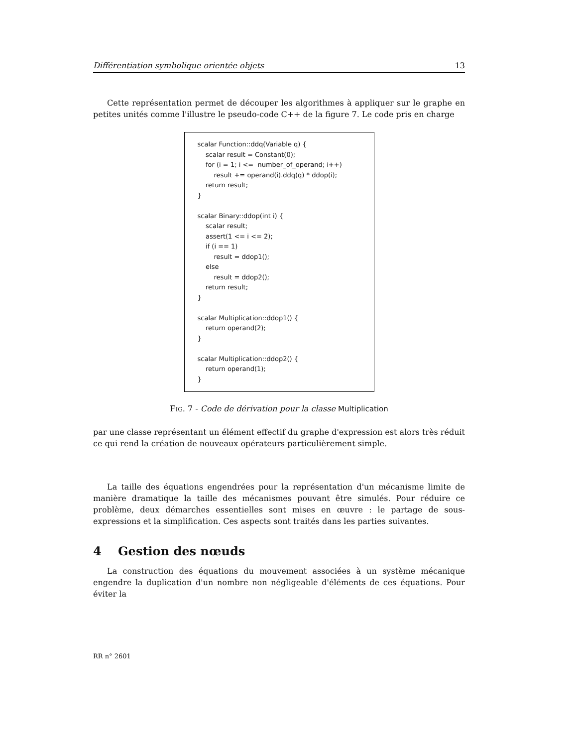Différentiation symbolique orientée objets 13
Cette représentation permet de découper les algorithmes à appliquer sur le graphe en petites unités comme l'illustre le pseudo-code C++ de la figure 7. Le code pris en charge
scalar Function::ddq(Variable q) {
scalar result = Constant(0);
for (i = 1; i <= number_of_operand; i++)
result += operand(i).ddq(q) * ddop(i);
return result;
}
scalar Binary::ddop(int i) {
scalar result;
assert(1 <= i <= 2);
if (i == 1)
result = ddop1();
else
result = ddop2();
return result;
}
scalar Multiplication::ddop1() {
return operand(2);
}
scalar Multiplication::ddop2() {
return operand(1);
}
FIG. 7 - Code de dérivation pour la classe Multiplication
par une classe représentant un élément effectif du graphe d'expression est alors très réduit ce qui rend la création de nouveaux opérateurs particulièrement simple.
La taille des équations engendrées pour la représentation d'un mécanisme limite de manière dramatique la taille des mécanismes pouvant être simulés. Pour réduire ce problème, deux démarches essentielles sont mises en œuvre : le partage de sous-expressions et la simplification. Ces aspects sont traités dans les parties suivantes.
4 Gestion des nœuds
La construction des équations du mouvement associées à un système mécanique engendre la duplication d'un nombre non négligeable d'éléments de ces équations. Pour éviter la
RR n° 2601